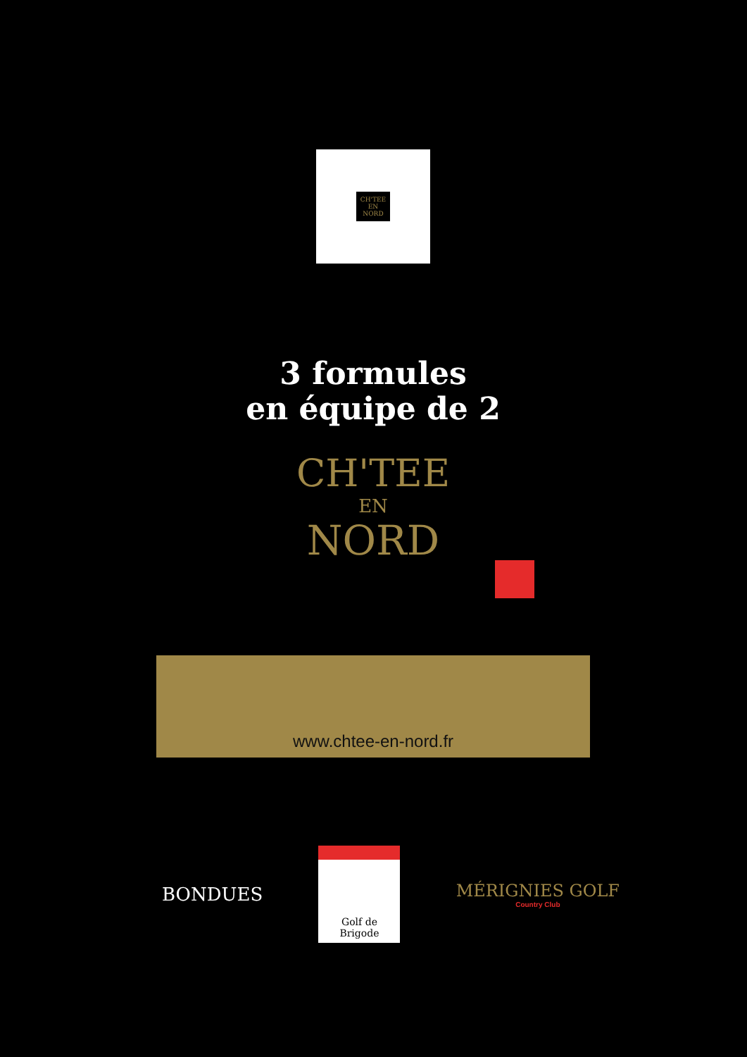CH'TEE
EN
NORD
3 formules
en équipe de 2
CH'TEE
EN
NORD
www.chtee-en-nord.fr
BONDUES
Golf de
Brigode
MÉRIGNIES GOLF
Country Club